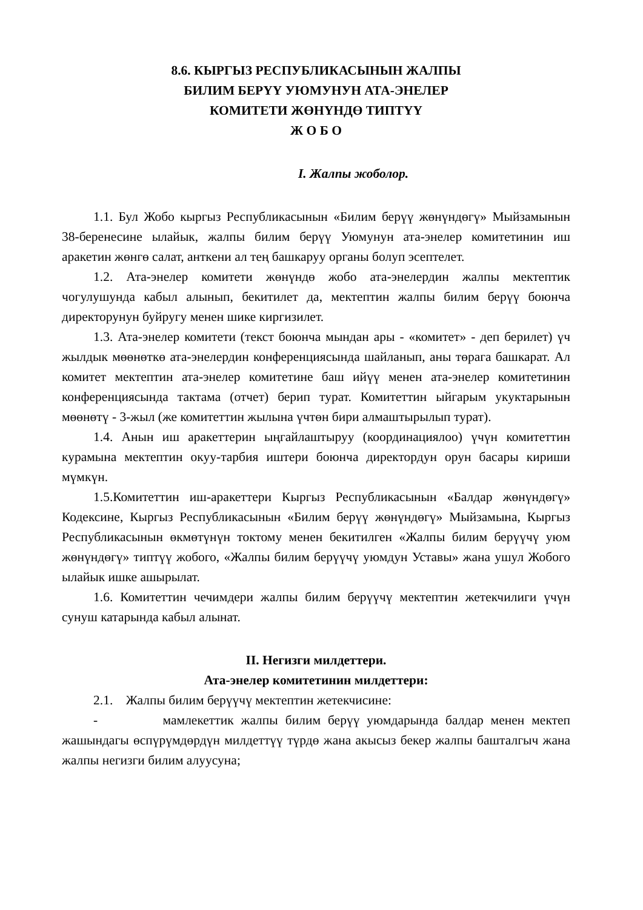8.6. КЫРГЫЗ РЕСПУБЛИКАСЫНЫН ЖАЛПЫ
БИЛИМ БЕРҮҮ УЮМУНУН АТА-ЭНЕЛЕР
КОМИТЕТИ ЖӨНҮНДӨ ТИПТҮҮ
Ж О Б О
I. Жалпы жоболор.
1.1. Бул Жобо кыргыз Республикасынын «Билим берүү жөнүндөгү» Мыйзамынын 38-беренесине ылайык, жалпы билим берүү Уюмунун ата-энелер комитетинин иш аракетин жөнгө салат, анткени ал тең башкаруу органы болуп эсептелет.
1.2. Ата-энелер комитети жөнүндө жобо ата-энелердин жалпы мектептик чогулушунда кабыл алынып, бекитилет да, мектептин жалпы билим берүү боюнча директорунун буйругу менен шике киргизилет.
1.3. Ата-энелер комитети (текст боюнча мындан ары - «комитет» - деп берилет) үч жылдык мөөнөткө ата-энелердин конференциясында шайланып, аны төрага башкарат. Ал комитет мектептин ата-энелер комитетине баш ийүү менен ата-энелер комитетинин конференциясында тактама (отчет) берип турат. Комитеттин ыйгарым укуктарынын мөөнөтү - 3-жыл (же комитеттин жылына үчтөн бири алмаштырылып турат).
1.4. Анын иш аракеттерин ыңгайлаштыруу (координациялоо) үчүн комитеттин курамына мектептин окуу-тарбия иштери боюнча директордун орун басары кириши мүмкүн.
1.5.Комитеттин иш-аракеттери Кыргыз Республикасынын «Балдар жөнүндөгү» Кодексине, Кыргыз Республикасынын «Билим берүү жөнүндөгү» Мыйзамына, Кыргыз Республикасынын өкмөтүнүн токтому менен бекитилген «Жалпы билим берүүчү уюм жөнүндөгү» типтүү жобого, «Жалпы билим берүүчү уюмдун Уставы» жана ушул Жобого ылайык ишке ашырылат.
1.6. Комитеттин чечимдери жалпы билим берүүчү мектептин жетекчилиги үчүн сунуш катарында кабыл алынат.
II. Негизги милдеттери.
Ата-энелер комитетинин милдеттери:
2.1. Жалпы билим берүүчү мектептин жетекчисине:
- мамлекеттик жалпы билим берүү уюмдарында балдар менен мектеп жашындагы өспүрүмдөрдүн милдеттүү түрдө жана акысыз бекер жалпы башталгыч жана жалпы негизги билим алуусуна;